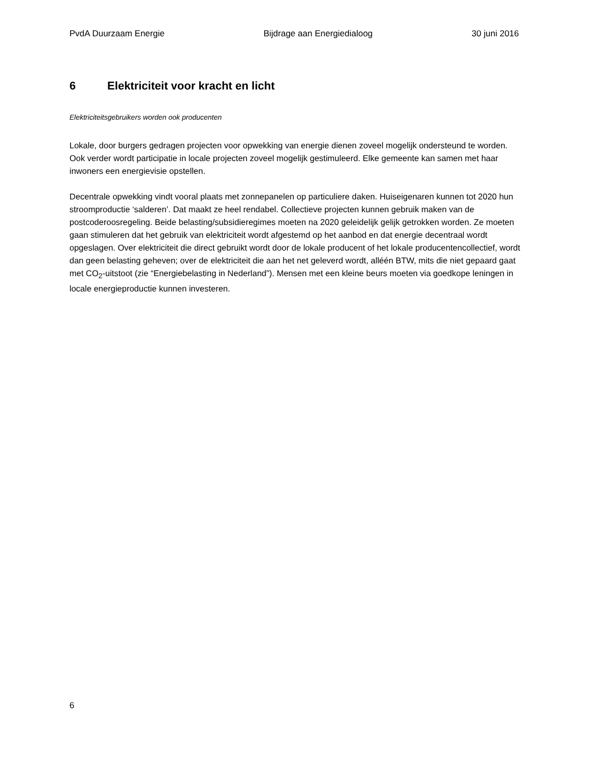PvdA Duurzaam Energie Bijdrage aan Energiedialoog 30 juni 2016
6 Elektriciteit voor kracht en licht
Elektriciteitsgebruikers worden ook producenten
Lokale, door burgers gedragen projecten voor opwekking van energie dienen zoveel mogelijk ondersteund te worden. Ook verder wordt participatie in locale projecten zoveel mogelijk gestimuleerd. Elke gemeente kan samen met haar inwoners een energievisie opstellen.
Decentrale opwekking vindt vooral plaats met zonnepanelen op particuliere daken. Huiseigenaren kunnen tot 2020 hun stroomproductie ‘salderen’. Dat maakt ze heel rendabel. Collectieve projecten kunnen gebruik maken van de postcoderoosregeling. Beide belasting/subsidieregimes moeten na 2020 geleidelijk gelijk getrokken worden. Ze moeten gaan stimuleren dat het gebruik van elektriciteit wordt afgestemd op het aanbod en dat energie decentraal wordt opgeslagen. Over elektriciteit die direct gebruikt wordt door de lokale producent of het lokale producentencollectief, wordt dan geen belasting geheven; over de elektriciteit die aan het net geleverd wordt, alléén BTW, mits die niet gepaard gaat met CO<sub>2</sub>-uitstoot (zie “Energiebelasting in Nederland”). Mensen met een kleine beurs moeten via goedkope leningen in locale energieproductie kunnen investeren.
6